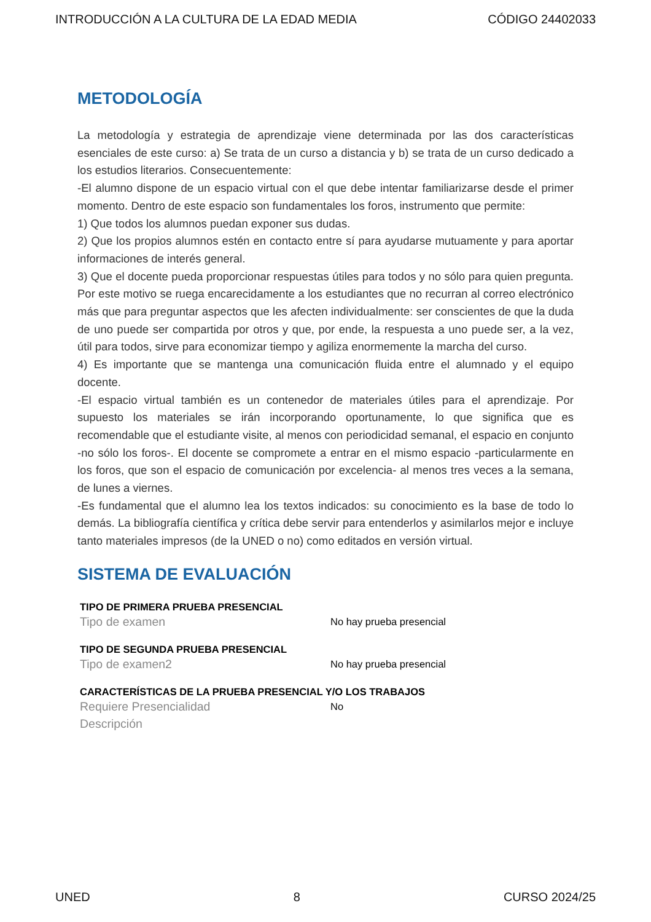INTRODUCCIÓN A LA CULTURA DE LA EDAD MEDIA CÓDIGO 24402033
METODOLOGÍA
La metodología y estrategia de aprendizaje viene determinada por las dos características esenciales de este curso: a) Se trata de un curso a distancia y b) se trata de un curso dedicado a los estudios literarios. Consecuentemente:
-El alumno dispone de un espacio virtual con el que debe intentar familiarizarse desde el primer momento. Dentro de este espacio son fundamentales los foros, instrumento que permite:
1) Que todos los alumnos puedan exponer sus dudas.
2) Que los propios alumnos estén en contacto entre sí para ayudarse mutuamente y para aportar informaciones de interés general.
3) Que el docente pueda proporcionar respuestas útiles para todos y no sólo para quien pregunta. Por este motivo se ruega encarecidamente a los estudiantes que no recurran al correo electrónico más que para preguntar aspectos que les afecten individualmente: ser conscientes de que la duda de uno puede ser compartida por otros y que, por ende, la respuesta a uno puede ser, a la vez, útil para todos, sirve para economizar tiempo y agiliza enormemente la marcha del curso.
4) Es importante que se mantenga una comunicación fluida entre el alumnado y el equipo docente.
-El espacio virtual también es un contenedor de materiales útiles para el aprendizaje. Por supuesto los materiales se irán incorporando oportunamente, lo que significa que es recomendable que el estudiante visite, al menos con periodicidad semanal, el espacio en conjunto -no sólo los foros-. El docente se compromete a entrar en el mismo espacio -particularmente en los foros, que son el espacio de comunicación por excelencia- al menos tres veces a la semana, de lunes a viernes.
-Es fundamental que el alumno lea los textos indicados: su conocimiento es la base de todo lo demás. La bibliografía científica y crítica debe servir para entenderlos y asimilarlos mejor e incluye tanto materiales impresos (de la UNED o no) como editados en versión virtual.
SISTEMA DE EVALUACIÓN
TIPO DE PRIMERA PRUEBA PRESENCIAL
Tipo de examen No hay prueba presencial
TIPO DE SEGUNDA PRUEBA PRESENCIAL
Tipo de examen2 No hay prueba presencial
CARACTERÍSTICAS DE LA PRUEBA PRESENCIAL Y/O LOS TRABAJOS
Requiere Presencialidad No
Descripción
UNED 8 CURSO 2024/25